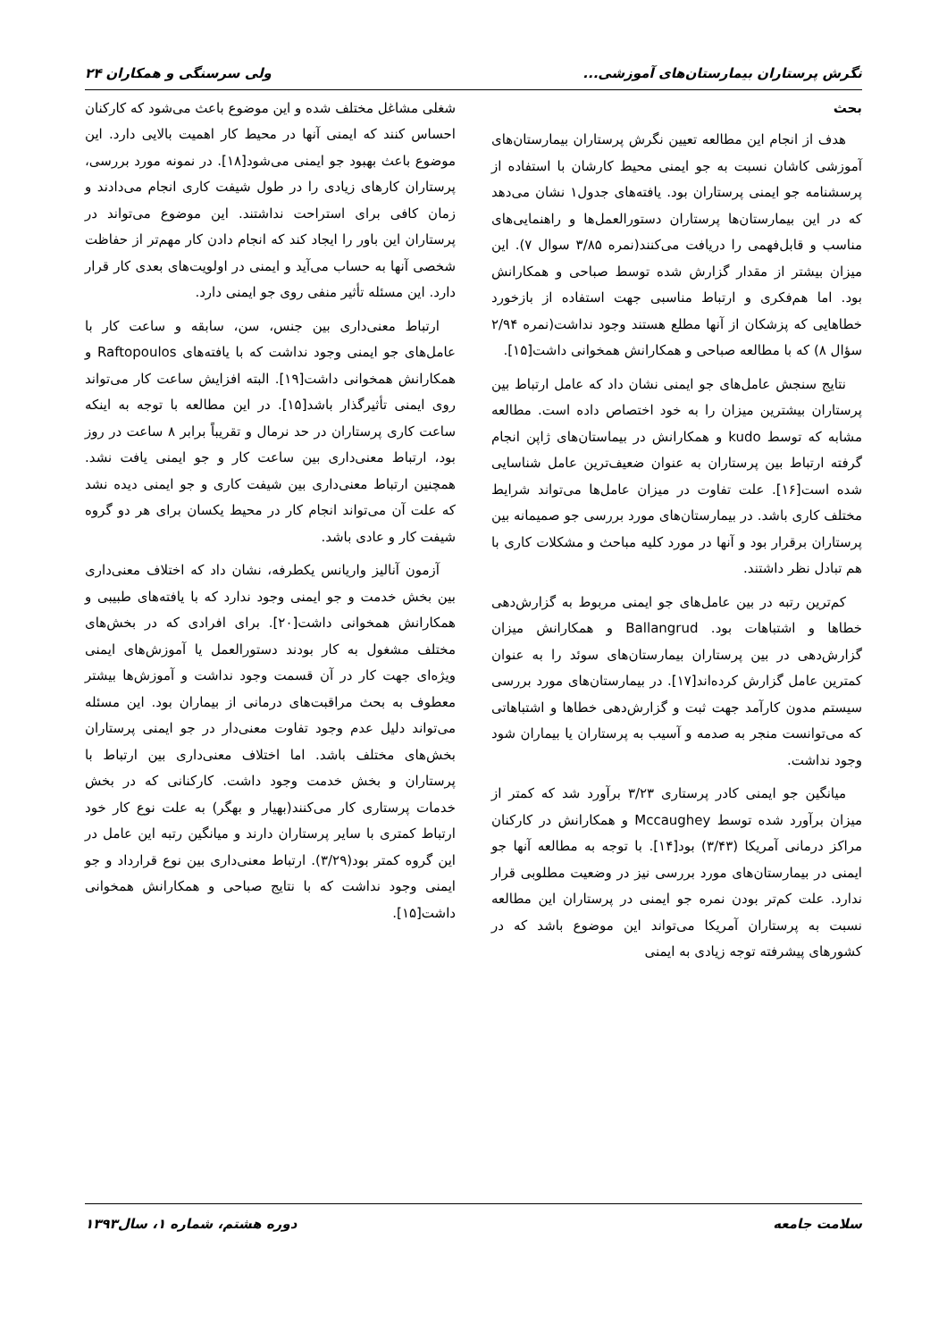نگرش پرستاران بیمارستان‌های آموزشی... ولی سرسنگی و همکاران ۲۴
بحث
هدف از انجام این مطالعه تعیین نگرش پرستاران بیمارستان‌های آموزشی کاشان نسبت به جو ایمنی محیط کارشان با استفاده از پرسشنامه جو ایمنی پرستاران بود. یافته‌های جدول۱ نشان می‌دهد که در این بیمارستان‌ها پرستاران دستورالعمل‌ها و راهنمایی‌های مناسب و قابل‌فهمی را دریافت می‌کنند(نمره ۳/۸۵ سوال ۷). این میزان بیشتر از مقدار گزارش شده توسط صباحی و همکارانش بود. اما هم‌فکری و ارتباط مناسبی جهت استفاده از بازخورد خطاهایی که پزشکان از آنها مطلع هستند وجود نداشت(نمره ۲/۹۴ سؤال ۸) که با مطالعه صباحی و همکارانش همخوانی داشت[۱۵].
نتایج سنجش عامل‌های جو ایمنی نشان داد که عامل ارتباط بین پرستاران بیشترین میزان را به خود اختصاص داده است. مطالعه مشابه که توسط kudo و همکارانش در بیماستان‌های ژاپن انجام گرفته ارتباط بین پرستاران به عنوان ضعیف‌ترین عامل شناسایی شده است[۱۶]. علت تفاوت در میزان عامل‌ها می‌تواند شرایط مختلف کاری باشد. در بیمارستان‌های مورد بررسی جو صمیمانه بین پرستاران برقرار بود و آنها در مورد کلیه مباحث و مشکلات کاری با هم تبادل نظر داشتند.
کم‌ترین رتبه در بین عامل‌های جو ایمنی مربوط به گزارش‌دهی خطاها و اشتباهات بود. Ballangrud و همکارانش میزان گزارش‌دهی در بین پرستاران بیمارستان‌های سوئد را به عنوان کمترین عامل گزارش کرده‌اند[۱۷]. در بیمارستان‌های مورد بررسی سیستم مدون کارآمد جهت ثبت و گزارش‌دهی خطاها و اشتباهاتی که می‌توانست منجر به صدمه و آسیب به پرستاران یا بیماران شود وجود نداشت.
میانگین جو ایمنی کادر پرستاری ۳/۲۳ برآورد شد که کمتر از میزان برآورد شده توسط Mccaughey و همکارانش در کارکنان مراکز درمانی آمریکا (۳/۴۳) بود[۱۴]. با توجه به مطالعه آنها جو ایمنی در بیمارستان‌های مورد بررسی نیز در وضعیت مطلوبی قرار ندارد. علت کم‌تر بودن نمره جو ایمنی در پرستاران این مطالعه نسبت به پرستاران آمریکا می‌تواند این موضوع باشد که در کشورهای پیشرفته توجه زیادی به ایمنی
شغلی مشاغل مختلف شده و این موضوع باعث می‌شود که کارکنان احساس کنند که ایمنی آنها در محیط کار اهمیت بالایی دارد. این موضوع باعث بهبود جو ایمنی می‌شود[۱۸]. در نمونه مورد بررسی، پرستاران کارهای زیادی را در طول شیفت کاری انجام می‌دادند و زمان کافی برای استراحت نداشتند. این موضوع می‌تواند در پرستاران این باور را ایجاد کند که انجام دادن کار مهم‌تر از حفاظت شخصی آنها به حساب می‌آید و ایمنی در اولویت‌های بعدی کار قرار دارد. این مسئله تأثیر منفی روی جو ایمنی دارد.
ارتباط معنی‌داری بین جنس، سن، سابقه و ساعت کار با عامل‌های جو ایمنی وجود نداشت که با یافته‌های Raftopoulos و همکارانش همخوانی داشت[۱۹]. البته افزایش ساعت کار می‌تواند روی ایمنی تأثیرگذار باشد[۱۵]. در این مطالعه با توجه به اینکه ساعت کاری پرستاران در حد نرمال و تقریباً برابر ۸ ساعت در روز بود، ارتباط معنی‌داری بین ساعت کار و جو ایمنی یافت نشد. همچنین ارتباط معنی‌داری بین شیفت کاری و جو ایمنی دیده نشد که علت آن می‌تواند انجام کار در محیط یکسان برای هر دو گروه شیفت کار و عادی باشد.
آزمون آنالیز واریانس یکطرفه، نشان داد که اختلاف معنی‌داری بین بخش خدمت و جو ایمنی وجود ندارد که با یافته‌های طبیبی و همکارانش همخوانی داشت[۲۰]. برای افرادی که در بخش‌های مختلف مشغول به کار بودند دستورالعمل یا آموزش‌های ایمنی ویژه‌ای جهت کار در آن قسمت وجود نداشت و آموزش‌ها بیشتر معطوف به بحث مراقبت‌های درمانی از بیماران بود. این مسئله می‌تواند دلیل عدم وجود تفاوت معنی‌دار در جو ایمنی پرستاران بخش‌های مختلف باشد. اما اختلاف معنی‌داری بین ارتباط با پرستاران و بخش خدمت وجود داشت. کارکنانی که در بخش خدمات پرستاری کار می‌کنند(بهیار و بهگر) به علت نوع کار خود ارتباط کمتری با سایر پرستاران دارند و میانگین رتبه این عامل در این گروه کمتر بود(۳/۲۹). ارتباط معنی‌داری بین نوع قرارداد و جو ایمنی وجود نداشت که با نتایج صباحی و همکارانش همخوانی داشت[۱۵].
سلامت جامعه دوره هشتم، شماره ۱، سال۱۳۹۳